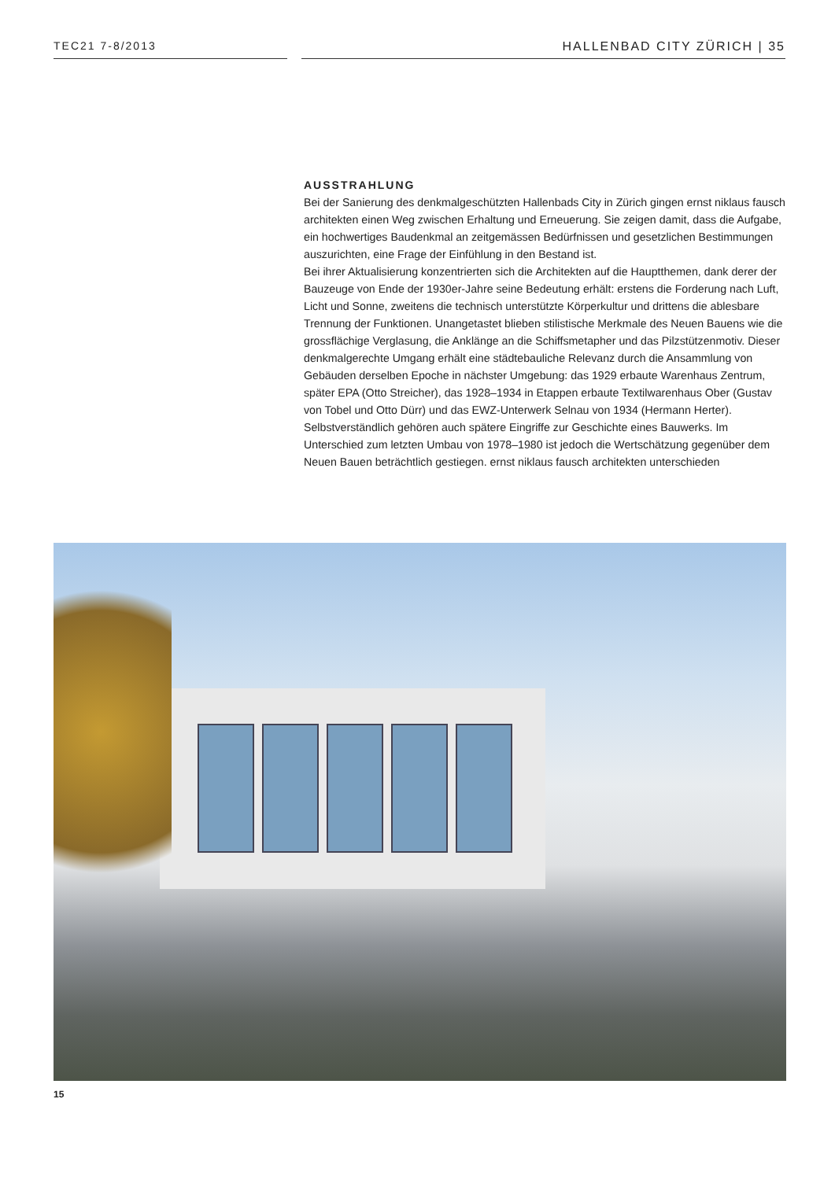TEC21 7-8/2013 HALLENBAD CITY ZÜRICH | 35
AUSSTRAHLUNG
Bei der Sanierung des denkmalgeschützten Hallenbads City in Zürich gingen ernst niklaus fausch architekten einen Weg zwischen Erhaltung und Erneuerung. Sie zeigen damit, dass die Aufgabe, ein hochwertiges Baudenkmal an zeitgemässen Bedürfnissen und gesetzlichen Bestimmungen auszurichten, eine Frage der Einfühlung in den Bestand ist.
Bei ihrer Aktualisierung konzentrierten sich die Architekten auf die Hauptthemen, dank derer der Bauzeuge von Ende der 1930er-Jahre seine Bedeutung erhält: erstens die Forderung nach Luft, Licht und Sonne, zweitens die technisch unterstützte Körperkultur und drittens die ablesbare Trennung der Funktionen. Unangetastet blieben stilistische Merkmale des Neuen Bauens wie die grossflächige Verglasung, die Anklänge an die Schiffsmetapher und das Pilzstützenmotiv. Dieser denkmalgerechte Umgang erhält eine städtebauliche Relevanz durch die Ansammlung von Gebäuden derselben Epoche in nächster Umgebung: das 1929 erbaute Warenhaus Zentrum, später EPA (Otto Streicher), das 1928–1934 in Etappen erbaute Textilwarenhaus Ober (Gustav von Tobel und Otto Dürr) und das EWZ-Unterwerk Selnau von 1934 (Hermann Herter).
Selbstverständlich gehören auch spätere Eingriffe zur Geschichte eines Bauwerks. Im Unterschied zum letzten Umbau von 1978–1980 ist jedoch die Wertschätzung gegenüber dem Neuen Bauen beträchtlich gestiegen. ernst niklaus fausch architekten unterschieden
15